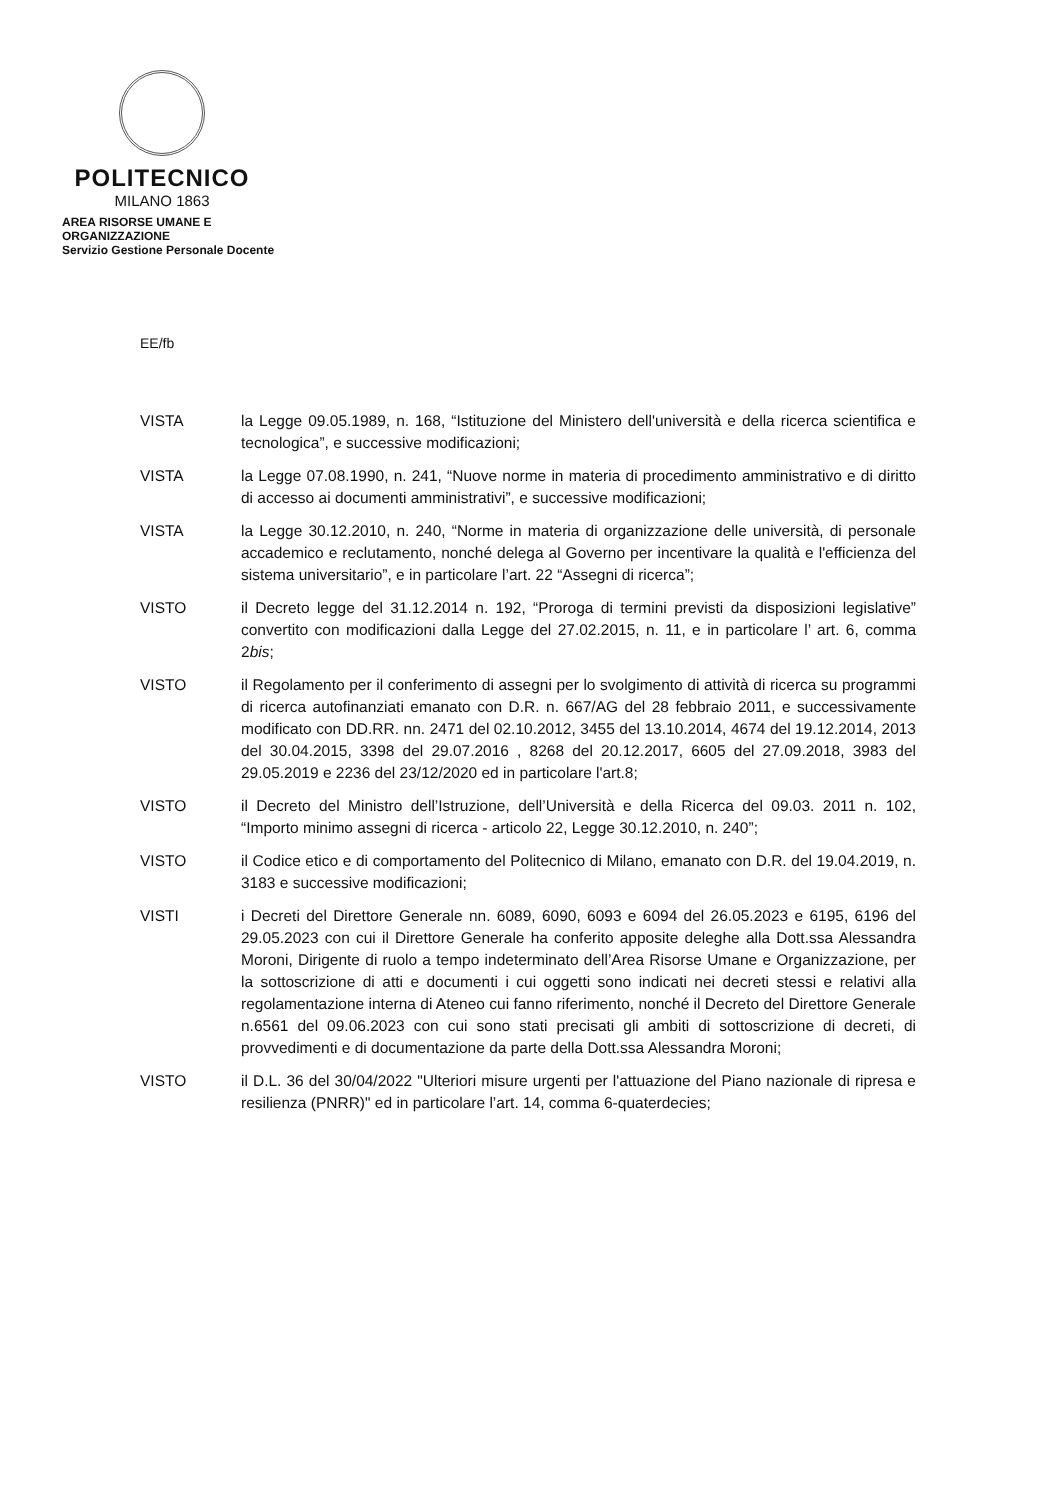POLITECNICO
MILANO 1863
AREA RISORSE UMANE E ORGANIZZAZIONE
Servizio Gestione Personale Docente
EE/fb
VISTA la Legge 09.05.1989, n. 168, “Istituzione del Ministero dell'università e della ricerca scientifica e tecnologica”, e successive modificazioni;
VISTA la Legge 07.08.1990, n. 241, “Nuove norme in materia di procedimento amministrativo e di diritto di accesso ai documenti amministrativi”, e successive modificazioni;
VISTA la Legge 30.12.2010, n. 240, “Norme in materia di organizzazione delle università, di personale accademico e reclutamento, nonché delega al Governo per incentivare la qualità e l'efficienza del sistema universitario”, e in particolare l’art. 22 “Assegni di ricerca”;
VISTO il Decreto legge del 31.12.2014 n. 192, “Proroga di termini previsti da disposizioni legislative” convertito con modificazioni dalla Legge del 27.02.2015, n. 11, e in particolare l’ art. 6, comma 2bis;
VISTO il Regolamento per il conferimento di assegni per lo svolgimento di attività di ricerca su programmi di ricerca autofinanziati emanato con D.R. n. 667/AG del 28 febbraio 2011, e successivamente modificato con DD.RR. nn. 2471 del 02.10.2012, 3455 del 13.10.2014, 4674 del 19.12.2014, 2013 del 30.04.2015, 3398 del 29.07.2016 , 8268 del 20.12.2017, 6605 del 27.09.2018, 3983 del 29.05.2019 e 2236 del 23/12/2020 ed in particolare l'art.8;
VISTO il Decreto del Ministro dell’Istruzione, dell’Università e della Ricerca del 09.03. 2011 n. 102, “Importo minimo assegni di ricerca - articolo 22, Legge 30.12.2010, n. 240”;
VISTO il Codice etico e di comportamento del Politecnico di Milano, emanato con D.R. del 19.04.2019, n. 3183 e successive modificazioni;
VISTI i Decreti del Direttore Generale nn. 6089, 6090, 6093 e 6094 del 26.05.2023 e 6195, 6196 del 29.05.2023 con cui il Direttore Generale ha conferito apposite deleghe alla Dott.ssa Alessandra Moroni, Dirigente di ruolo a tempo indeterminato dell’Area Risorse Umane e Organizzazione, per la sottoscrizione di atti e documenti i cui oggetti sono indicati nei decreti stessi e relativi alla regolamentazione interna di Ateneo cui fanno riferimento, nonché il Decreto del Direttore Generale n.6561 del 09.06.2023 con cui sono stati precisati gli ambiti di sottoscrizione di decreti, di provvedimenti e di documentazione da parte della Dott.ssa Alessandra Moroni;
VISTO il D.L. 36 del 30/04/2022 "Ulteriori misure urgenti per l'attuazione del Piano nazionale di ripresa e resilienza (PNRR)" ed in particolare l’art. 14, comma 6-quaterdecies;